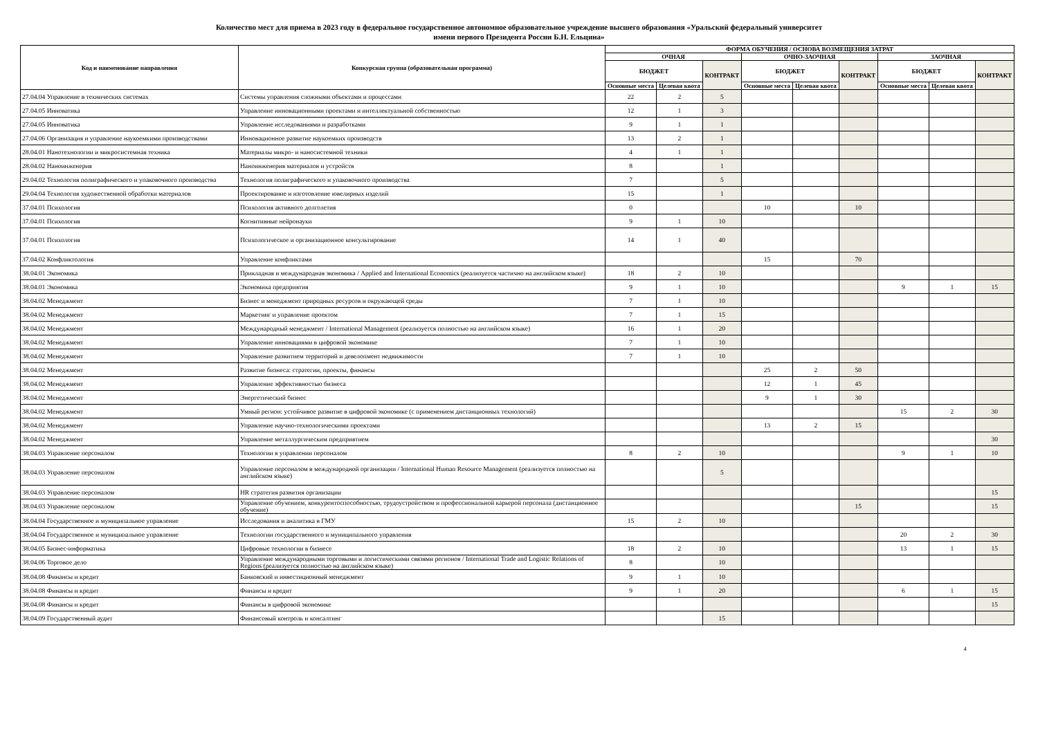Количество мест для приема в 2023 году в федеральное государственное автономное образовательное учреждение высшего образования «Уральский федеральный университет
имени первого Президента России Б.Н. Ельцина»
| Код и наименование направления | Конкурсная группа (образовательная программа) | ФОРМА ОБУЧЕНИЯ / ОСНОВА ВОЗМЕЩЕНИЯ ЗАТРАТ | | | | | | | | |
| --- | --- | --- | --- | --- | --- | --- | --- | --- | --- | --- |
| | | ОЧНАЯ | | | ОЧНО-ЗАОЧНАЯ | | | ЗАОЧНАЯ | | |
| | | БЮДЖЕТ | | КОНТРАКТ | БЮДЖЕТ | | КОНТРАКТ | БЮДЖЕТ | | КОНТРАКТ |
| | | Основные места | Целевая квота | | Основные места | Целевая квота | | Основные места | Целевая квота | |
| 27.04.04 Управление в технических системах | Системы управления сложными объектами и процессами | 22 | 2 | 5 | | | | | | |
| 27.04.05 Инноватика | Управление инновационными проектами и интеллектуальной собственностью | 12 | 1 | 3 | | | | | | |
| 27.04.05 Инноватика | Управление исследованиями и разработками | 9 | 1 | 1 | | | | | | |
| 27.04.06 Организация и управление наукоемкими производствами | Инновационное развитие наукоемких производств | 13 | 2 | 1 | | | | | | |
| 28.04.01 Нанотехнологии и микросистемная техника | Материалы микро- и наносистемной техники | 4 | 1 | 1 | | | | | | |
| 28.04.02 Наноинженерия | Наноинженерия материалов и устройств | 8 | | 1 | | | | | | |
| 29.04.02 Технология полиграфического и упаковочного производства | Технология полиграфического и упаковочного производства | 7 | | 5 | | | | | | |
| 29.04.04 Технология художественной обработки материалов | Проектирование и изготовление ювелирных изделий | 15 | | 1 | | | | | | |
| 37.04.01 Психология | Психология активного долголетия | 0 | | | 10 | | 10 | | | |
| 37.04.01 Психология | Когнитивные нейронауки | 9 | 1 | 10 | | | | | | |
| 37.04.01 Психология | Психологическое и организационное консультирование | 14 | 1 | 40 | | | | | | |
| 37.04.02 Конфликтология | Управление конфликтами | | | | 15 | | 70 | | | |
| 38.04.01 Экономика | Прикладная и международная экономика / Applied and International Economics (реализуется частично на английском языке) | 18 | 2 | 10 | | | | | | |
| 38.04.01 Экономика | Экономика предприятия | 9 | 1 | 10 | | | | 9 | 1 | 15 |
| 38.04.02 Менеджмент | Бизнес и менеджмент природных ресурсов и окружающей среды | 7 | 1 | 10 | | | | | | |
| 38.04.02 Менеджмент | Маркетинг и управление проектом | 7 | 1 | 15 | | | | | | |
| 38.04.02 Менеджмент | Международный менеджмент / International Management (реализуется полностью на английском языке) | 16 | 1 | 20 | | | | | | |
| 38.04.02 Менеджмент | Управление инновациями в цифровой экономике | 7 | 1 | 10 | | | | | | |
| 38.04.02 Менеджмент | Управление развитием территорий и девелопмент недвижимости | 7 | 1 | 10 | | | | | | |
| 38.04.02 Менеджмент | Развитие бизнеса: стратегии, проекты, финансы | | | | 25 | 2 | 50 | | | |
| 38.04.02 Менеджмент | Управление эффективностью бизнеса | | | | 12 | 1 | 45 | | | |
| 38.04.02 Менеджмент | Энергетический бизнес | | | | 9 | 1 | 30 | | | |
| 38.04.02 Менеджмент | Умный регион: устойчивое развитие в цифровой экономике (с применением дистанционных технологий) | | | | | | | 15 | 2 | 30 |
| 38.04.02 Менеджмент | Управление научно-технологическими проектами | | | | 13 | 2 | 15 | | | |
| 38.04.02 Менеджмент | Управление металлургическим предприятием | | | | | | | | | 30 |
| 38.04.03 Управление персоналом | Технологии в управлении персоналом | 8 | 2 | 10 | | | | 9 | 1 | 10 |
| 38.04.03 Управление персоналом | Управление персоналом в международной организации / International Human Resource Management (реализуется полностью на английском языке) | | | 5 | | | | | | |
| 38.04.03 Управление персоналом | HR стратегия развития организации | | | | | | | | | 15 |
| 38.04.03 Управление персоналом | Управление обучением, конкурентоспособностью, трудоустройством и профессиональной карьерой персонала (дистанционное обучение) | | | | | | 15 | | | 15 |
| 38.04.04 Государственное и муниципальное управление | Исследования и аналитика в ГМУ | 15 | 2 | 10 | | | | | | |
| 38.04.04 Государственное и муниципальное управление | Технологии государственного и муниципального управления | | | | | | | 20 | 2 | 30 |
| 38.04.05 Бизнес-информатика | Цифровые технологии в бизнесе | 18 | 2 | 10 | | | | 13 | 1 | 15 |
| 38.04.06 Торговое дело | Управление международными торговыми и логистическими связями регионов / International Trade and Logistic Relations of Regions (реализуется полностью на английском языке) | 8 | | 10 | | | | | | |
| 38.04.08 Финансы и кредит | Банковский и инвестиционный менеджмент | 9 | 1 | 10 | | | | | | |
| 38.04.08 Финансы и кредит | Финансы и кредит | 9 | 1 | 20 | | | | 6 | 1 | 15 |
| 38.04.08 Финансы и кредит | Финансы в цифровой экономике | | | | | | | | | 15 |
| 38.04.09 Государственный аудит | Финансовый контроль и консалтинг | | | 15 | | | | | | |
4